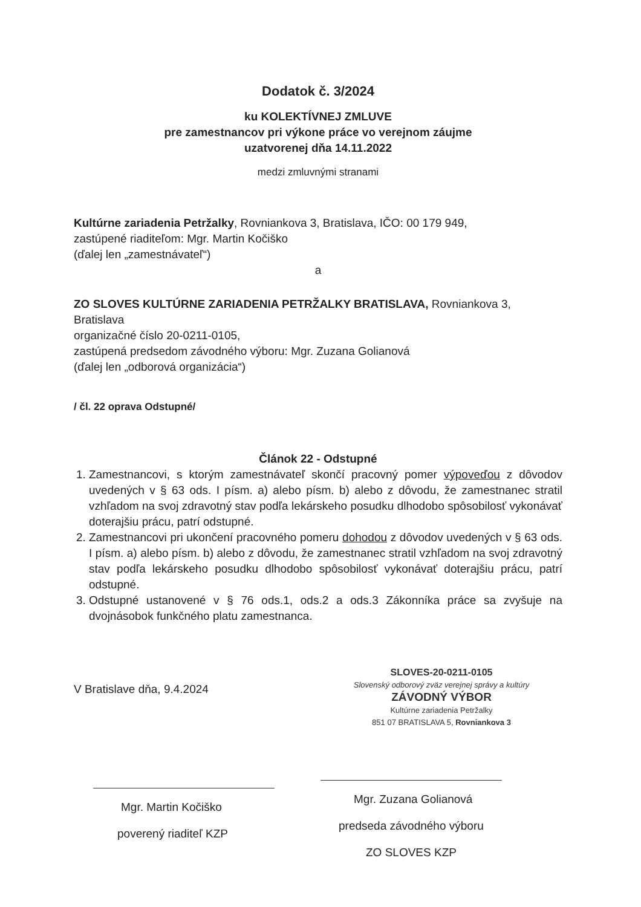Dodatok č. 3/2024
ku KOLEKTÍVNEJ ZMLUVE
pre zamestnancov pri výkone práce vo verejnom záujme
uzatvorenej dňa 14.11.2022
medzi zmluvnými stranami
Kultúrne zariadenia Petržalky, Rovniankova 3, Bratislava, IČO: 00 179 949,
zastúpené riaditeľom: Mgr. Martin Kočiško
(ďalej len „zamestnávateľ“)
a
ZO SLOVES KULTÚRNE ZARIADENIA PETRŽALKY BRATISLAVA, Rovniankova 3, Bratislava
organizačné číslo 20-0211-0105,
zastúpená predsedom závodného výboru: Mgr. Zuzana Golianová
(ďalej len „odborová organizácia“)
/ čl. 22 oprava Odstupné/
Článok 22 - Odstupné
1. Zamestnancovi, s ktorým zamestnávateľ skončí pracovný pomer výpoveďou z dôvodov uvedených v § 63 ods. I písm. a) alebo písm. b) alebo z dôvodu, že zamestnanec stratil vzhľadom na svoj zdravotný stav podľa lekárskeho posudku dlhodobo spôsobilosť vykonávať doterajšiu prácu, patrí odstupné.
2. Zamestnancovi pri ukončení pracovného pomeru dohodou z dôvodov uvedených v § 63 ods. I písm. a) alebo písm. b) alebo z dôvodu, že zamestnanec stratil vzhľadom na svoj zdravotný stav podľa lekárskeho posudku dlhodobo spôsobilosť vykonávať doterajšiu prácu, patrí odstupné.
3. Odstupné ustanovené v § 76 ods.1, ods.2 a ods.3 Zákonníka práce sa zvyšuje na dvojnásobok funkčného platu zamestnanca.
V Bratislave dňa, 9.4.2024
Mgr. Martin Kočiško
poverený riaditeľ KZP
SLOVES-20-0211-0105
Slovenský odborový zväz verejnej správy a kultúry
ZÁVODNÝ VÝBOR
Kultúrne zariadenia Petržalky
851 07 BRATISLAVA 5, Rovniankova 3
Mgr. Zuzana Golianová
predseda závodného výboru
ZO SLOVES KZP